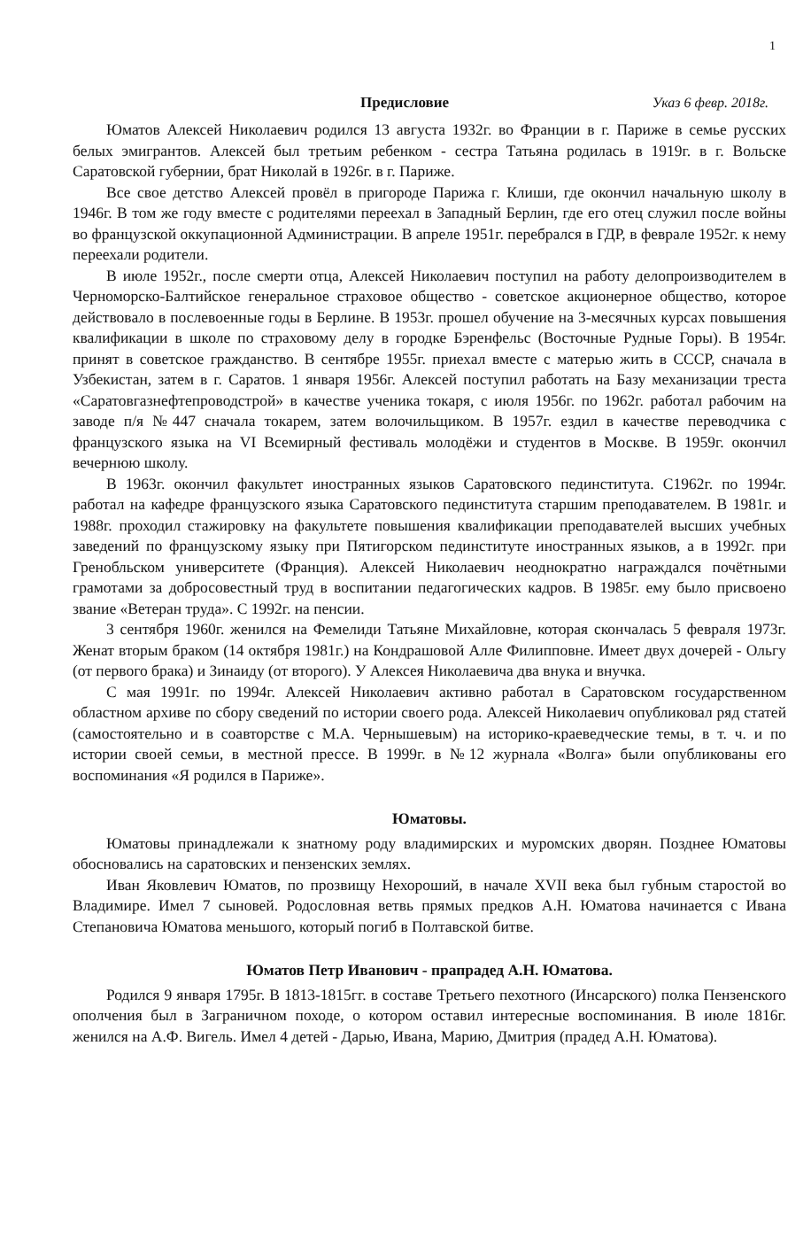1
Предисловие Указ 6 февр. 2018г.
Юматов Алексей Николаевич родился 13 августа 1932г. во Франции в г. Париже в семье русских белых эмигрантов. Алексей был третьим ребенком - сестра Татьяна родилась в 1919г. в г. Вольске Саратовской губернии, брат Николай в 1926г. в г. Париже.
Все свое детство Алексей провёл в пригороде Парижа г. Клиши, где окончил начальную школу в 1946г. В том же году вместе с родителями переехал в Западный Берлин, где его отец служил после войны во французской оккупационной Администрации. В апреле 1951г. перебрался в ГДР, в феврале 1952г. к нему переехали родители.
В июле 1952г., после смерти отца, Алексей Николаевич поступил на работу делопроизводителем в Черноморско-Балтийское генеральное страховое общество - советское акционерное общество, которое действовало в послевоенные годы в Берлине. В 1953г. прошел обучение на 3-месячных курсах повышения квалификации в школе по страховому делу в городке Бэренфельс (Восточные Рудные Горы). В 1954г. принят в советское гражданство. В сентябре 1955г. приехал вместе с матерью жить в СССР, сначала в Узбекистан, затем в г. Саратов. 1 января 1956г. Алексей поступил работать на Базу механизации треста «Саратовгазнефтепроводстрой» в качестве ученика токаря, с июля 1956г. по 1962г. работал рабочим на заводе п/я №447 сначала токарем, затем волочильщиком. В 1957г. ездил в качестве переводчика с французского языка на VI Всемирный фестиваль молодёжи и студентов в Москве. В 1959г. окончил вечернюю школу.
В 1963г. окончил факультет иностранных языков Саратовского пединститута. С1962г. по 1994г. работал на кафедре французского языка Саратовского пединститута старшим преподавателем. В 1981г. и 1988г. проходил стажировку на факультете повышения квалификации преподавателей высших учебных заведений по французскому языку при Пятигорском пединституте иностранных языков, а в 1992г. при Гренобльском университете (Франция). Алексей Николаевич неоднократно награждался почётными грамотами за добросовестный труд в воспитании педагогических кадров. В 1985г. ему было присвоено звание «Ветеран труда». С 1992г. на пенсии.
3 сентября 1960г. женился на Фемелиди Татьяне Михайловне, которая скончалась 5 февраля 1973г. Женат вторым браком (14 октября 1981г.) на Кондрашовой Алле Филипповне. Имеет двух дочерей - Ольгу (от первого брака) и Зинаиду (от второго). У Алексея Николаевича два внука и внучка.
С мая 1991г. по 1994г. Алексей Николаевич активно работал в Саратовском государственном областном архиве по сбору сведений по истории своего рода. Алексей Николаевич опубликовал ряд статей (самостоятельно и в соавторстве с М.А. Чернышевым) на историко-краеведческие темы, в т. ч. и по истории своей семьи, в местной прессе. В 1999г. в №12 журнала «Волга» были опубликованы его воспоминания «Я родился в Париже».
Юматовы.
Юматовы принадлежали к знатному роду владимирских и муромских дворян. Позднее Юматовы обосновались на саратовских и пензенских землях.
Иван Яковлевич Юматов, по прозвищу Нехороший, в начале XVII века был губным старостой во Владимире. Имел 7 сыновей. Родословная ветвь прямых предков А.Н. Юматова начинается с Ивана Степановича Юматова меньшого, который погиб в Полтавской битве.
Юматов Петр Иванович - прапрадед А.Н. Юматова.
Родился 9 января 1795г. В 1813-1815гг. в составе Третьего пехотного (Инсарского) полка Пензенского ополчения был в Заграничном походе, о котором оставил интересные воспоминания. В июле 1816г. женился на А.Ф. Вигель. Имел 4 детей - Дарью, Ивана, Марию, Дмитрия (прадед А.Н. Юматова).